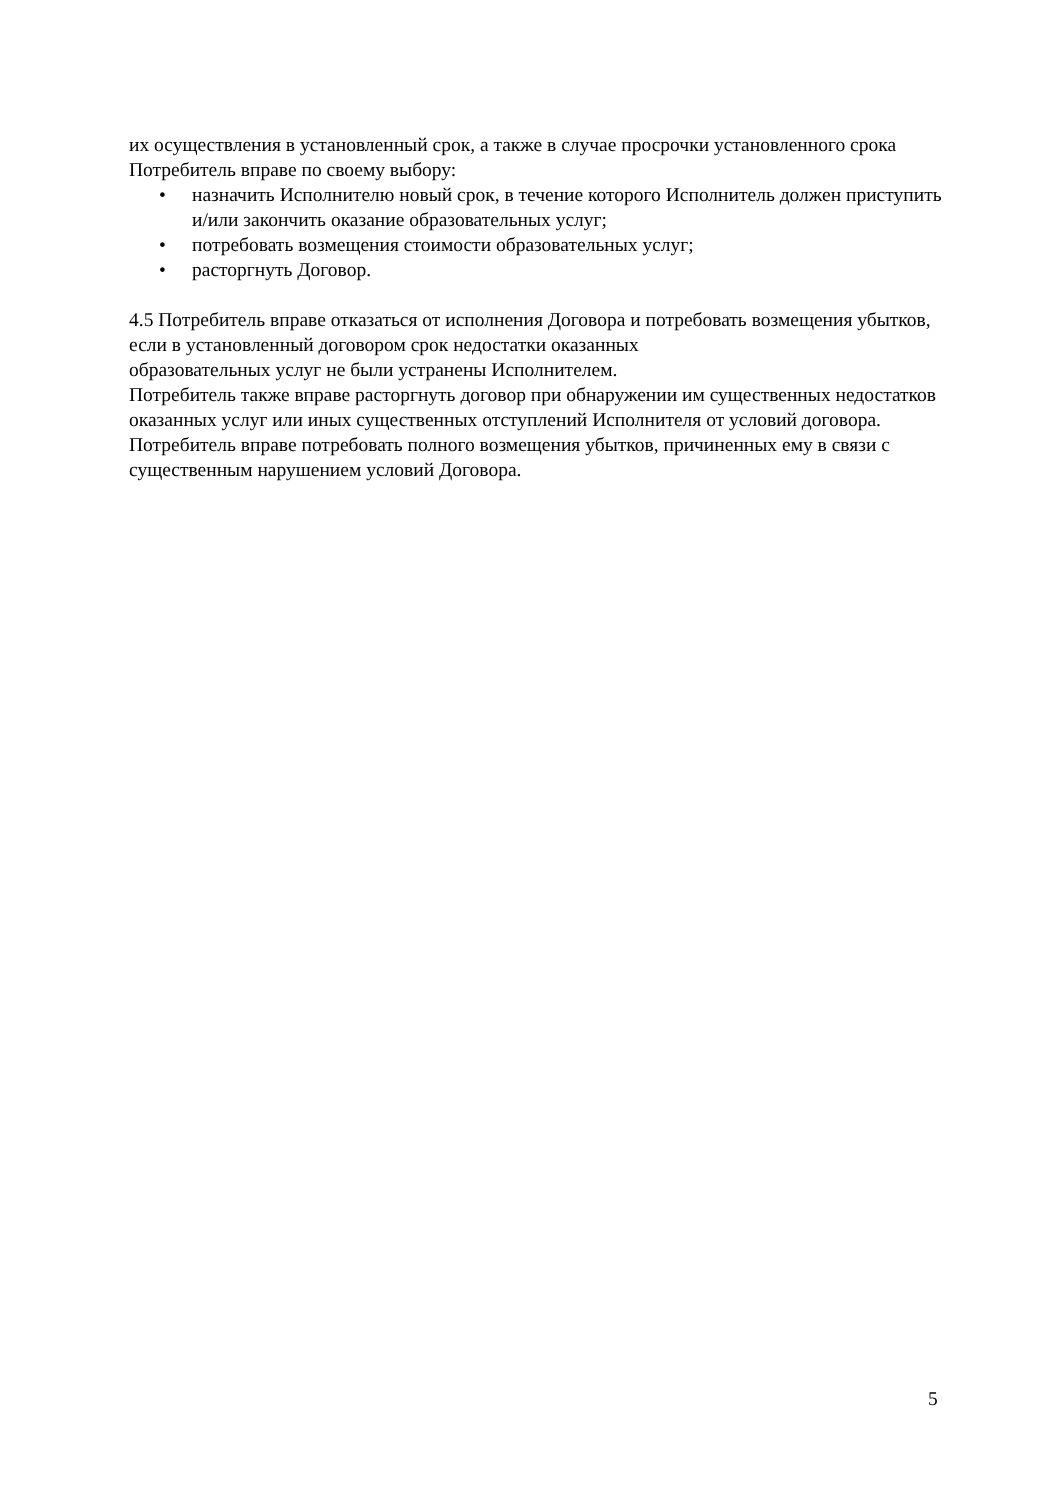их осуществления в установленный срок, а также в случае просрочки установленного срока Потребитель вправе по своему выбору:
• назначить Исполнителю новый срок, в течение которого Исполнитель должен приступить и/или закончить оказание образовательных услуг;
• потребовать возмещения стоимости образовательных услуг;
• расторгнуть Договор.
4.5 Потребитель вправе отказаться от исполнения Договора и потребовать возмещения убытков, если в установленный договором срок недостатки оказанных
образовательных услуг не были устранены Исполнителем.
Потребитель также вправе расторгнуть договор при обнаружении им существенных недостатков оказанных услуг или иных существенных отступлений Исполнителя от условий договора.
Потребитель вправе потребовать полного возмещения убытков, причиненных ему в связи с существенным нарушением условий Договора.
5